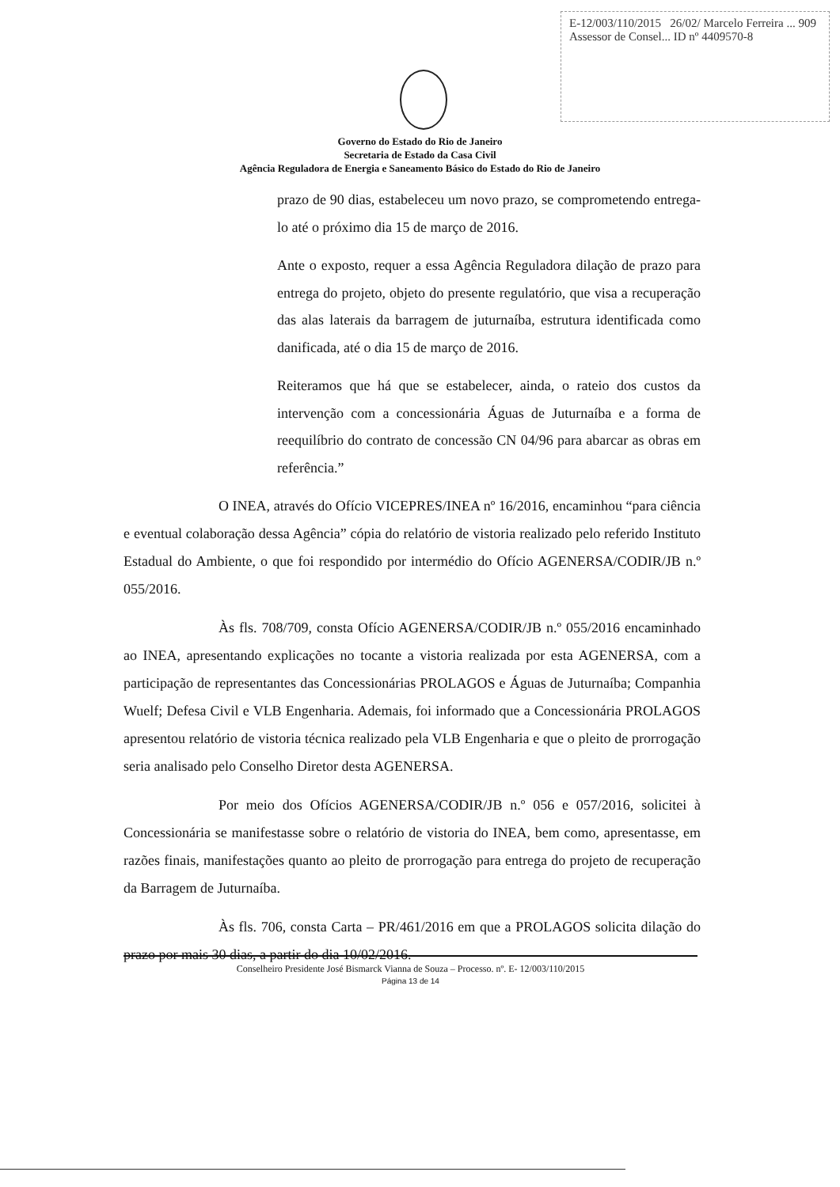E-12/003/110/2015 26/02/ Marcelo Ferreira ... 909
Assessor de Consel... ID nº 4409570-8
Governo do Estado do Rio de Janeiro
Secretaria de Estado da Casa Civil
Agência Reguladora de Energia e Saneamento Básico do Estado do Rio de Janeiro
prazo de 90 dias, estabeleceu um novo prazo, se comprometendo entrega-lo até o próximo dia 15 de março de 2016.
Ante o exposto, requer a essa Agência Reguladora dilação de prazo para entrega do projeto, objeto do presente regulatório, que visa a recuperação das alas laterais da barragem de juturnaíba, estrutura identificada como danificada, até o dia 15 de março de 2016.
Reiteramos que há que se estabelecer, ainda, o rateio dos custos da intervenção com a concessionária Águas de Juturnaíba e a forma de reequilíbrio do contrato de concessão CN 04/96 para abarcar as obras em referência.”
O INEA, através do Ofício VICEPRES/INEA nº 16/2016, encaminhou “para ciência e eventual colaboração dessa Agência” cópia do relatório de vistoria realizado pelo referido Instituto Estadual do Ambiente, o que foi respondido por intermédio do Ofício AGENERSA/CODIR/JB n.º 055/2016.
Às fls. 708/709, consta Ofício AGENERSA/CODIR/JB n.º 055/2016 encaminhado ao INEA, apresentando explicações no tocante a vistoria realizada por esta AGENERSA, com a participação de representantes das Concessionárias PROLAGOS e Águas de Juturnaíba; Companhia Wuelf; Defesa Civil e VLB Engenharia. Ademais, foi informado que a Concessionária PROLAGOS apresentou relatório de vistoria técnica realizado pela VLB Engenharia e que o pleito de prorrogação seria analisado pelo Conselho Diretor desta AGENERSA.
Por meio dos Ofícios AGENERSA/CODIR/JB n.º 056 e 057/2016, solicitei à Concessionária se manifestasse sobre o relatório de vistoria do INEA, bem como, apresentasse, em razões finais, manifestações quanto ao pleito de prorrogação para entrega do projeto de recuperação da Barragem de Juturnaíba.
Às fls. 706, consta Carta – PR/461/2016 em que a PROLAGOS solicita dilação do prazo por mais 30 dias, a partir do dia 10/02/2016.
Conselheiro Presidente José Bismarck Vianna de Souza – Processo. nº. E- 12/003/110/2015
Página 13 de 14